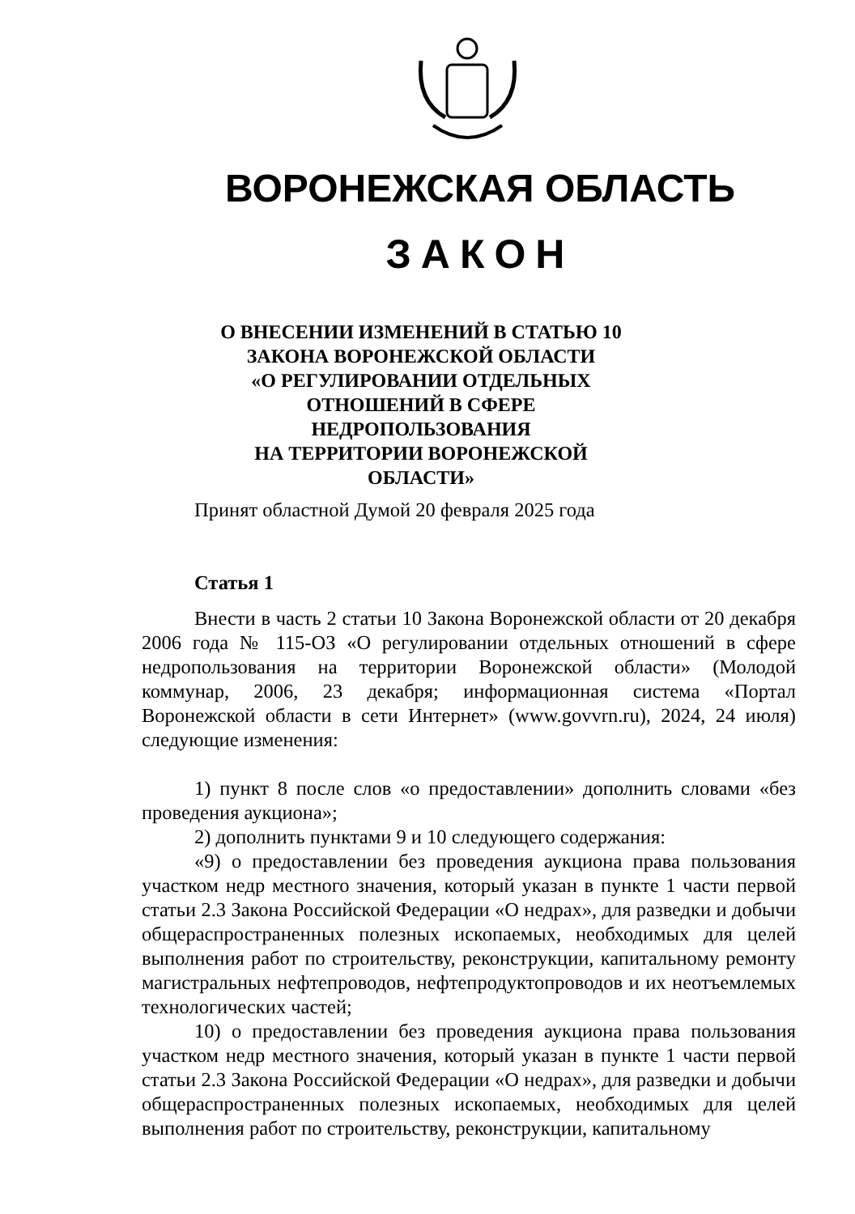ВОРОНЕЖСКАЯ ОБЛАСТЬ
ЗАКОН
О ВНЕСЕНИИ ИЗМЕНЕНИЙ В СТАТЬЮ 10
ЗАКОНА ВОРОНЕЖСКОЙ ОБЛАСТИ
«О РЕГУЛИРОВАНИИ ОТДЕЛЬНЫХ
ОТНОШЕНИЙ В СФЕРЕ НЕДРОПОЛЬЗОВАНИЯ
НА ТЕРРИТОРИИ ВОРОНЕЖСКОЙ
ОБЛАСТИ»
Принят областной Думой 20 февраля 2025 года
Статья 1
Внести в часть 2 статьи 10 Закона Воронежской области от 20 декабря 2006 года № 115-ОЗ «О регулировании отдельных отношений в сфере недропользования на территории Воронежской области» (Молодой коммунар, 2006, 23 декабря; информационная система «Портал Воронежской области в сети Интернет» (www.govvrn.ru), 2024, 24 июля) следующие изменения:
1) пункт 8 после слов «о предоставлении» дополнить словами «без проведения аукциона»;
2) дополнить пунктами 9 и 10 следующего содержания:
«9) о предоставлении без проведения аукциона права пользования участком недр местного значения, который указан в пункте 1 части первой статьи 2.3 Закона Российской Федерации «О недрах», для разведки и добычи общераспространенных полезных ископаемых, необходимых для целей выполнения работ по строительству, реконструкции, капитальному ремонту магистральных нефтепроводов, нефтепродуктопроводов и их неотъемлемых технологических частей;
10) о предоставлении без проведения аукциона права пользования участком недр местного значения, который указан в пункте 1 части первой статьи 2.3 Закона Российской Федерации «О недрах», для разведки и добычи общераспространенных полезных ископаемых, необходимых для целей выполнения работ по строительству, реконструкции, капитальному